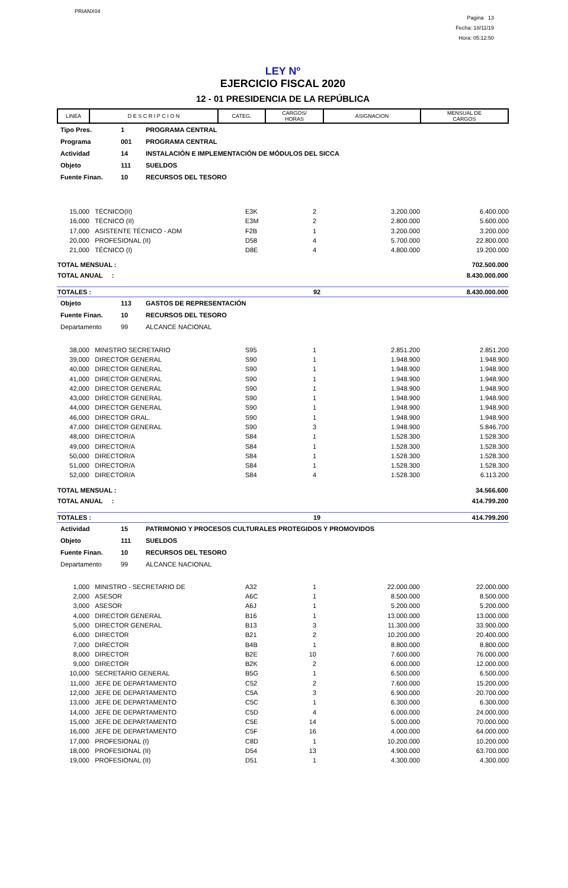PRIANX04
Pagina 13
Fecha: 18/11/19
Hora: 05:12:50
LEY Nº
EJERCICIO FISCAL 2020
12 - 01 PRESIDENCIA DE LA REPÚBLICA
| LINEA | D E S C R I P C I O N | CATEG. | CARGOS/ HORAS | ASIGNACION | MENSUAL DE CARGOS |
| Tipo Pres. | 1 | PROGRAMA CENTRAL |
| Programa | 001 | PROGRAMA CENTRAL |
| Actividad | 14 | INSTALACIÓN E IMPLEMENTACIÓN DE MÓDULOS DEL SICCA |
| Objeto | 111 | SUELDOS |
| Fuente Finan. | 10 | RECURSOS DEL TESORO |
| 15,000 | TÉCNICO(II) | E3K | 2 | 3.200.000 | 6.400.000 |
| 16,000 | TÉCNICO (II) | E3M | 2 | 2.800.000 | 5.600.000 |
| 17,000 | ASISTENTE TÉCNICO - ADM | F2B | 1 | 3.200.000 | 3.200.000 |
| 20,000 | PROFESIONAL (II) | D58 | 4 | 5.700.000 | 22.800.000 |
| 21,000 | TÉCNICO (I) | D8E | 4 | 4.800.000 | 19.200.000 |
| TOTAL MENSUAL : | 702.500.000 |
| TOTAL ANUAL : | 8.430.000.000 |
| TOTALES : | 92 | 8.430.000.000 |
| Objeto | 113 | GASTOS DE REPRESENTACIÓN |
| Fuente Finan. | 10 | RECURSOS DEL TESORO |
| Departamento | 99 | ALCANCE NACIONAL |
| 38,000 | MINISTRO SECRETARIO | S95 | 1 | 2.851.200 | 2.851.200 |
| 39,000 | DIRECTOR GENERAL | S90 | 1 | 1.948.900 | 1.948.900 |
| 40,000 | DIRECTOR GENERAL | S90 | 1 | 1.948.900 | 1.948.900 |
| 41,000 | DIRECTOR GENERAL | S90 | 1 | 1.948.900 | 1.948.900 |
| 42,000 | DIRECTOR GENERAL | S90 | 1 | 1.948.900 | 1.948.900 |
| 43,000 | DIRECTOR GENERAL | S90 | 1 | 1.948.900 | 1.948.900 |
| 44,000 | DIRECTOR GENERAL | S90 | 1 | 1.948.900 | 1.948.900 |
| 46,000 | DIRECTOR GRAL. | S90 | 1 | 1.948.900 | 1.948.900 |
| 47,000 | DIRECTOR GENERAL | S90 | 3 | 1.948.900 | 5.846.700 |
| 48,000 | DIRECTOR/A | S84 | 1 | 1.528.300 | 1.528.300 |
| 49,000 | DIRECTOR/A | S84 | 1 | 1.528.300 | 1.528.300 |
| 50,000 | DIRECTOR/A | S84 | 1 | 1.528.300 | 1.528.300 |
| 51,000 | DIRECTOR/A | S84 | 1 | 1.528.300 | 1.528.300 |
| 52,000 | DIRECTOR/A | S84 | 4 | 1.528.300 | 6.113.200 |
| TOTAL MENSUAL : | 34.566.600 |
| TOTAL ANUAL : | 414.799.200 |
| TOTALES : | 19 | 414.799.200 |
| Actividad | 15 | PATRIMONIO Y PROCESOS CULTURALES PROTEGIDOS Y PROMOVIDOS |
| Objeto | 111 | SUELDOS |
| Fuente Finan. | 10 | RECURSOS DEL TESORO |
| Departamento | 99 | ALCANCE NACIONAL |
| 1,000 | MINISTRO - SECRETARIO DE | A32 | 1 | 22.000.000 | 22.000.000 |
| 2,000 | ASESOR | A6C | 1 | 8.500.000 | 8.500.000 |
| 3,000 | ASESOR | A6J | 1 | 5.200.000 | 5.200.000 |
| 4,000 | DIRECTOR GENERAL | B16 | 1 | 13.000.000 | 13.000.000 |
| 5,000 | DIRECTOR GENERAL | B13 | 3 | 11.300.000 | 33.900.000 |
| 6,000 | DIRECTOR | B21 | 2 | 10.200.000 | 20.400.000 |
| 7,000 | DIRECTOR | B4B | 1 | 8.800.000 | 8.800.000 |
| 8,000 | DIRECTOR | B2E | 10 | 7.600.000 | 76.000.000 |
| 9,000 | DIRECTOR | B2K | 2 | 6.000.000 | 12.000.000 |
| 10,000 | SECRETARIO GENERAL | B5G | 1 | 6.500.000 | 6.500.000 |
| 11,000 | JEFE DE DEPARTAMENTO | C52 | 2 | 7.600.000 | 15.200.000 |
| 12,000 | JEFE DE DEPARTAMENTO | C5A | 3 | 6.900.000 | 20.700.000 |
| 13,000 | JEFE DE DEPARTAMENTO | C5C | 1 | 6.300.000 | 6.300.000 |
| 14,000 | JEFE DE DEPARTAMENTO | C5D | 4 | 6.000.000 | 24.000.000 |
| 15,000 | JEFE DE DEPARTAMENTO | C5E | 14 | 5.000.000 | 70.000.000 |
| 16,000 | JEFE DE DEPARTAMENTO | C5F | 16 | 4.000.000 | 64.000.000 |
| 17,000 | PROFESIONAL (I) | C8D | 1 | 10.200.000 | 10.200.000 |
| 18,000 | PROFESIONAL (II) | D54 | 13 | 4.900.000 | 63.700.000 |
| 19,000 | PROFESIONAL (II) | D51 | 1 | 4.300.000 | 4.300.000 |